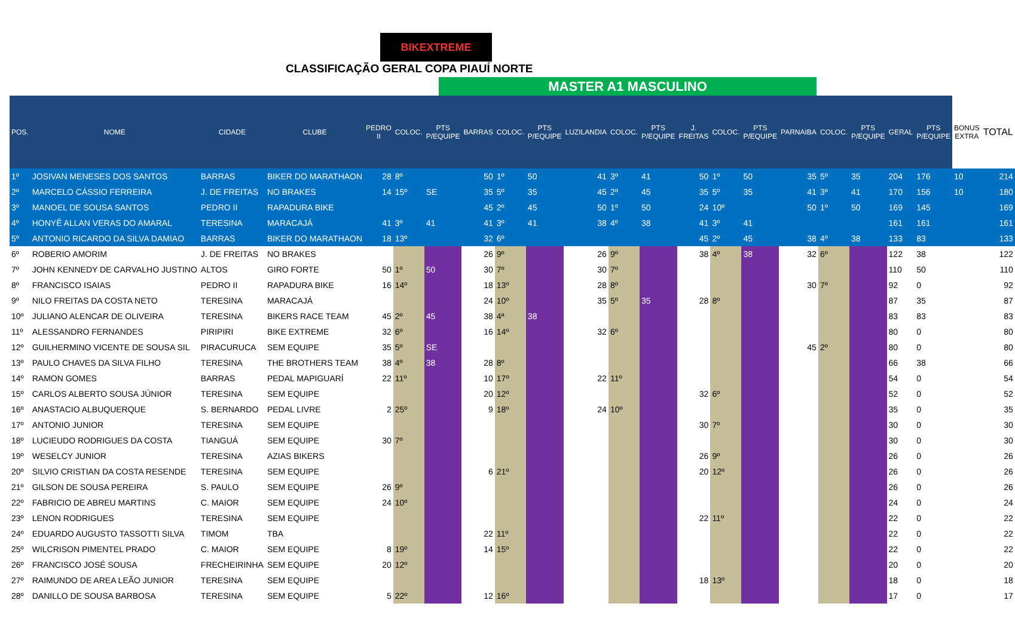BIKEXTREME
CLASSIFICAÇÃO GERAL COPA PIAUÍ NORTE
MASTER A1 MASCULINO
| POS. | NOME | CIDADE | CLUBE | PEDRO II | COLOC. | PTS P/EQUIPE | BARRAS | COLOC. | PTS P/EQUIPE | LUZILANDIA | COLOC. | PTS P/EQUIPE | J. FREITAS | COLOC. | PTS P/EQUIPE | PARNAIBA | COLOC. | PTS P/EQUIPE | GERAL | PTS P/EQUIPE | BONUS EXTRA | TOTAL |
| --- | --- | --- | --- | --- | --- | --- | --- | --- | --- | --- | --- | --- | --- | --- | --- | --- | --- | --- | --- | --- | --- | --- |
| 1º | JOSIVAN MENESES DOS SANTOS | BARRAS | BIKER DO MARATHAON | 28 | 8º | | 50 | 1º | 50 | 41 | 3º | 41 | 50 | 1º | 50 | 35 | 5º | 35 | 204 | 176 | 10 | 214 |
| 2º | MARCELO CÁSSIO FERREIRA | J. DE FREITAS | NO BRAKES | 14 | 15º | SE | 35 | 5º | 35 | 45 | 2º | 45 | 35 | 5º | 35 | 41 | 3º | 41 | 170 | 156 | 10 | 180 |
| 3º | MANOEL DE SOUSA SANTOS | PEDRO II | RAPADURA BIKE | | | | 45 | 2º | 45 | 50 | 1º | 50 | 24 | 10º | | 50 | 1º | 50 | 169 | 145 | | 169 |
| 4º | HONYÊ ALLAN VERAS DO AMARAL | TERESINA | MARACAJÁ | 41 | 3º | 41 | 41 | 3º | 41 | 38 | 4º | 38 | 41 | 3º | 41 | | | | 161 | 161 | | 161 |
| 5º | ANTONIO RICARDO DA SILVA DAMIAO | BARRAS | BIKER DO MARATHAON | 18 | 13º | | 32 | 6º | | | | | 45 | 2º | 45 | 38 | 4º | 38 | 133 | 83 | | 133 |
| 6º | ROBERIO AMORIM | J. DE FREITAS | NO BRAKES | | | | 26 | 9º | | 26 | 9º | | 38 | 4º | 38 | 32 | 6º | | 122 | 38 | | 122 |
| 7º | JOHN KENNEDY DE CARVALHO JUSTINO | ALTOS | GIRO FORTE | 50 | 1º | 50 | 30 | 7º | | 30 | 7º | | | | | | | | 110 | 50 | | 110 |
| 8º | FRANCISCO ISAIAS | PEDRO II | RAPADURA BIKE | 16 | 14º | | 18 | 13º | | 28 | 8º | | | | | 30 | 7º | | 92 | 0 | | 92 |
| 9º | NILO FREITAS DA COSTA NETO | TERESINA | MARACAJÁ | | | | 24 | 10º | | 35 | 5º | 35 | 28 | 8º | | | | | 87 | 35 | | 87 |
| 10º | JULIANO ALENCAR DE OLIVEIRA | TERESINA | BIKERS RACE TEAM | 45 | 2º | 45 | 38 | 4ª | 38 | | | | | | | | | | 83 | 83 | | 83 |
| 11º | ALESSANDRO FERNANDES | PIRIPIRI | BIKE EXTREME | 32 | 6º | | 16 | 14º | | 32 | 6º | | | | | | | | 80 | 0 | | 80 |
| 12º | GUILHERMINO VICENTE DE SOUSA SIL | PIRACURUCA | SEM EQUIPE | 35 | 5º | SE | | | | | | | | | | 45 | 2º | | 80 | 0 | | 80 |
| 13º | PAULO CHAVES DA SILVA FILHO | TERESINA | THE BROTHERS TEAM | 38 | 4º | 38 | 28 | 8º | | | | | | | | | | | 66 | 38 | | 66 |
| 14º | RAMON GOMES | BARRAS | PEDAL MAPIGUARÍ | 22 | 11º | | 10 | 17º | | 22 | 11º | | | | | | | | 54 | 0 | | 54 |
| 15º | CARLOS ALBERTO SOUSA JÚNIOR | TERESINA | SEM EQUIPE | | | | 20 | 12º | | | | | 32 | 6º | | | | | 52 | 0 | | 52 |
| 16º | ANASTACIO ALBUQUERQUE | S. BERNARDO | PEDAL LIVRE | 2 | 25º | | 9 | 18º | | 24 | 10º | | | | | | | | 35 | 0 | | 35 |
| 17º | ANTONIO JUNIOR | TERESINA | SEM EQUIPE | | | | | | | | | | 30 | 7º | | | | | 30 | 0 | | 30 |
| 18º | LUCIEUDO RODRIGUES DA COSTA | TIANGUÁ | SEM EQUIPE | 30 | 7º | | | | | | | | | | | | | | 30 | 0 | | 30 |
| 19º | WESELCY JUNIOR | TERESINA | AZIAS BIKERS | | | | | | | | | | 26 | 9º | | | | | 26 | 0 | | 26 |
| 20º | SILVIO CRISTIAN DA COSTA RESENDE | TERESINA | SEM EQUIPE | | | | 6 | 21º | | | | | 20 | 12º | | | | | 26 | 0 | | 26 |
| 21º | GILSON DE SOUSA PEREIRA | S. PAULO | SEM EQUIPE | 26 | 9º | | | | | | | | | | | | | | 26 | 0 | | 26 |
| 22º | FABRICIO DE ABREU MARTINS | C. MAIOR | SEM EQUIPE | 24 | 10º | | | | | | | | | | | | | | 24 | 0 | | 24 |
| 23º | LENON RODRIGUES | TERESINA | SEM EQUIPE | | | | | | | | | | 22 | 11º | | | | | 22 | 0 | | 22 |
| 24º | EDUARDO AUGUSTO TASSOTTI SILVA | TIMOM | TBA | | | | 22 | 11º | | | | | | | | | | | 22 | 0 | | 22 |
| 25º | WILCRISON PIMENTEL PRADO | C. MAIOR | SEM EQUIPE | 8 | 19º | | 14 | 15º | | | | | | | | | | | 22 | 0 | | 22 |
| 26º | FRANCISCO JOSÉ SOUSA | FRECHEIRINHA | SEM EQUIPE | 20 | 12º | | | | | | | | | | | | | | 20 | 0 | | 20 |
| 27º | RAIMUNDO DE AREA LEÃO JUNIOR | TERESINA | SEM EQUIPE | | | | | | | | | | 18 | 13º | | | | | 18 | 0 | | 18 |
| 28º | DANILLO DE SOUSA BARBOSA | TERESINA | SEM EQUIPE | 5 | 22º | | 12 | 16º | | | | | | | | | | | 17 | 0 | | 17 |